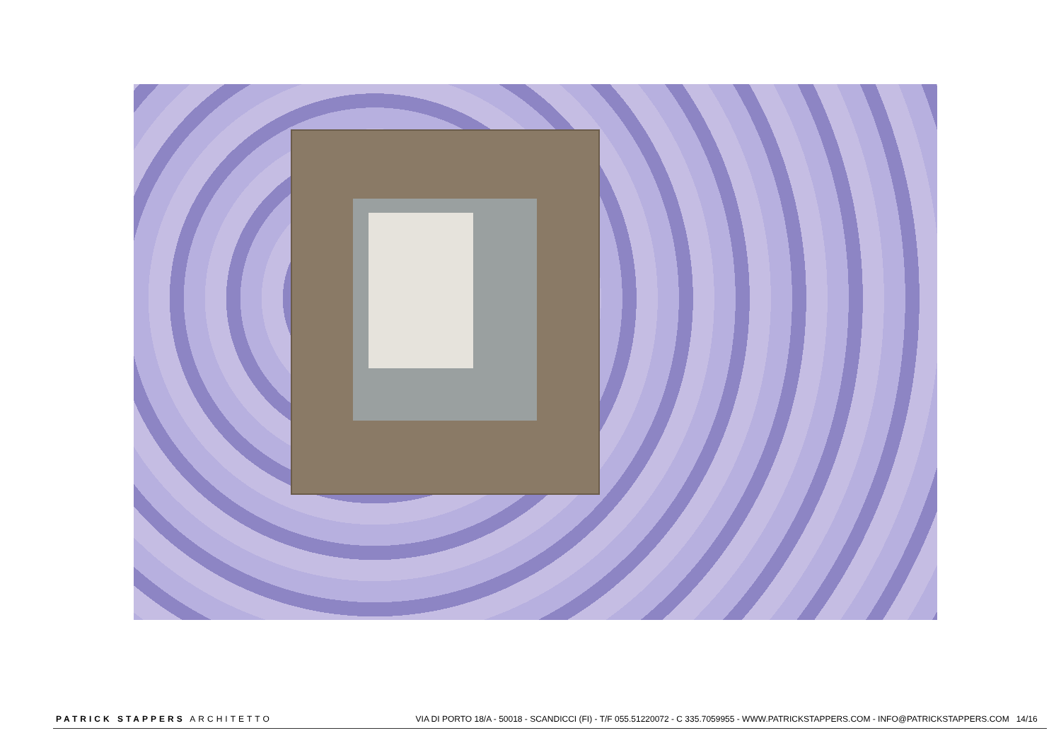PATRICK STAPPERS ARCHITETTO VIA DI PORTO 18/A - 50018 - SCANDICCI (FI) - T/F 055.51220072 - C 335.7059955 - WWW.PATRICKSTAPPERS.COM - INFO@PATRICKSTAPPERS.COM 14/16